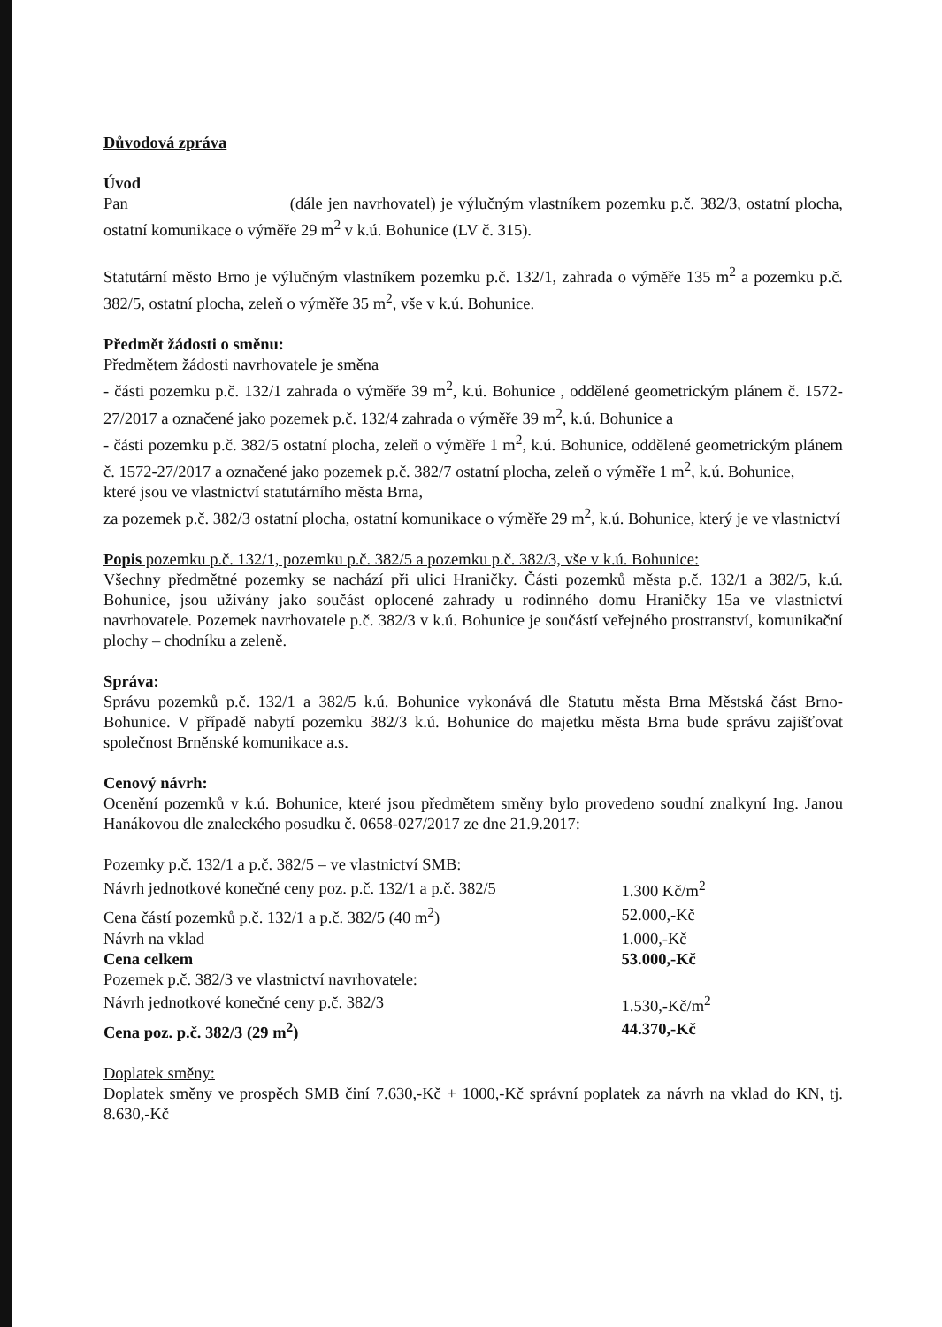Důvodová zpráva
Úvod
Pan (dále jen navrhovatel) je výlučným vlastníkem pozemku p.č. 382/3, ostatní plocha, ostatní komunikace o výměře 29 m<sup>2</sup> v k.ú. Bohunice (LV č. 315).
Statutární město Brno je výlučným vlastníkem pozemku p.č. 132/1, zahrada o výměře 135 m<sup>2</sup> a pozemku p.č. 382/5, ostatní plocha, zeleň o výměře 35 m<sup>2</sup>, vše v k.ú. Bohunice.
Předmět žádosti o směnu:
Předmětem žádosti navrhovatele je směna
- části pozemku p.č. 132/1 zahrada o výměře 39 m<sup>2</sup>, k.ú. Bohunice , oddělené geometrickým plánem č. 1572-27/2017 a označené jako pozemek p.č. 132/4 zahrada o výměře 39 m<sup>2</sup>, k.ú. Bohunice a
- části pozemku p.č. 382/5 ostatní plocha, zeleň o výměře 1 m<sup>2</sup>, k.ú. Bohunice, oddělené geometrickým plánem č. 1572-27/2017 a označené jako pozemek p.č. 382/7 ostatní plocha, zeleň o výměře 1 m<sup>2</sup>, k.ú. Bohunice,
které jsou ve vlastnictví statutárního města Brna,
za pozemek p.č. 382/3 ostatní plocha, ostatní komunikace o výměře 29 m<sup>2</sup>, k.ú. Bohunice, který je ve vlastnictví
Popis pozemku p.č. 132/1, pozemku p.č. 382/5 a pozemku p.č. 382/3, vše v k.ú. Bohunice:
Všechny předmětné pozemky se nachází při ulici Hraničky. Části pozemků města p.č. 132/1 a 382/5, k.ú. Bohunice, jsou užívány jako součást oplocené zahrady u rodinného domu Hraničky 15a ve vlastnictví navrhovatele. Pozemek navrhovatele p.č. 382/3 v k.ú. Bohunice je součástí veřejného prostranství, komunikační plochy – chodníku a zeleně.
Správa:
Správu pozemků p.č. 132/1 a 382/5 k.ú. Bohunice vykonává dle Statutu města Brna Městská část Brno-Bohunice. V případě nabytí pozemku 382/3 k.ú. Bohunice do majetku města Brna bude správu zajišťovat společnost Brněnské komunikace a.s.
Cenový návrh:
Ocenění pozemků v k.ú. Bohunice, které jsou předmětem směny bylo provedeno soudní znalkyní Ing. Janou Hanákovou dle znaleckého posudku č. 0658-027/2017 ze dne 21.9.2017:
| Pozemky p.č. 132/1 a p.č. 382/5 – ve vlastnictví SMB: | |
| Návrh jednotkové konečné ceny poz. p.č. 132/1 a p.č. 382/5 | 1.300 Kč/m<sup>2</sup> |
| Cena částí pozemků p.č. 132/1 a p.č. 382/5 (40 m<sup>2</sup>) | 52.000,-Kč |
| Návrh na vklad | 1.000,-Kč |
| Cena celkem | 53.000,-Kč |
| Pozemek p.č. 382/3 ve vlastnictví navrhovatele: | |
| Návrh jednotkové konečné ceny p.č. 382/3 | 1.530,-Kč/m<sup>2</sup> |
| Cena poz. p.č. 382/3 (29 m<sup>2</sup>) | 44.370,-Kč |
Doplatek směny:
Doplatek směny ve prospěch SMB činí 7.630,-Kč + 1000,-Kč správní poplatek za návrh na vklad do KN, tj. 8.630,-Kč